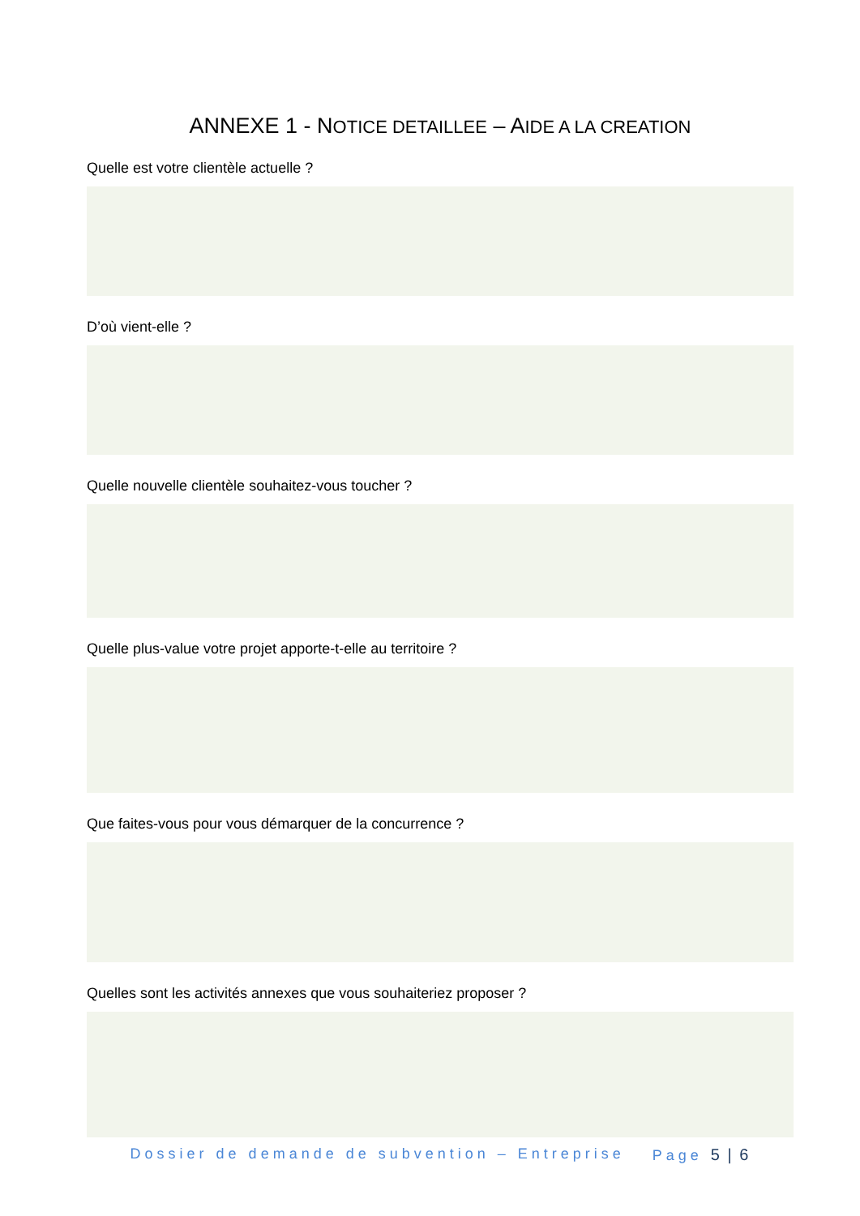ANNEXE 1 - NOTICE DETAILLEE – AIDE A LA CREATION
Quelle est votre clientèle actuelle ?
D’où vient-elle ?
Quelle nouvelle clientèle souhaitez-vous toucher ?
Quelle plus-value votre projet apporte-t-elle au territoire ?
Que faites-vous pour vous démarquer de la concurrence ?
Quelles sont les activités annexes que vous souhaiteriez proposer ?
Dossier de demande de subvention – Entreprise Page 5 | 6